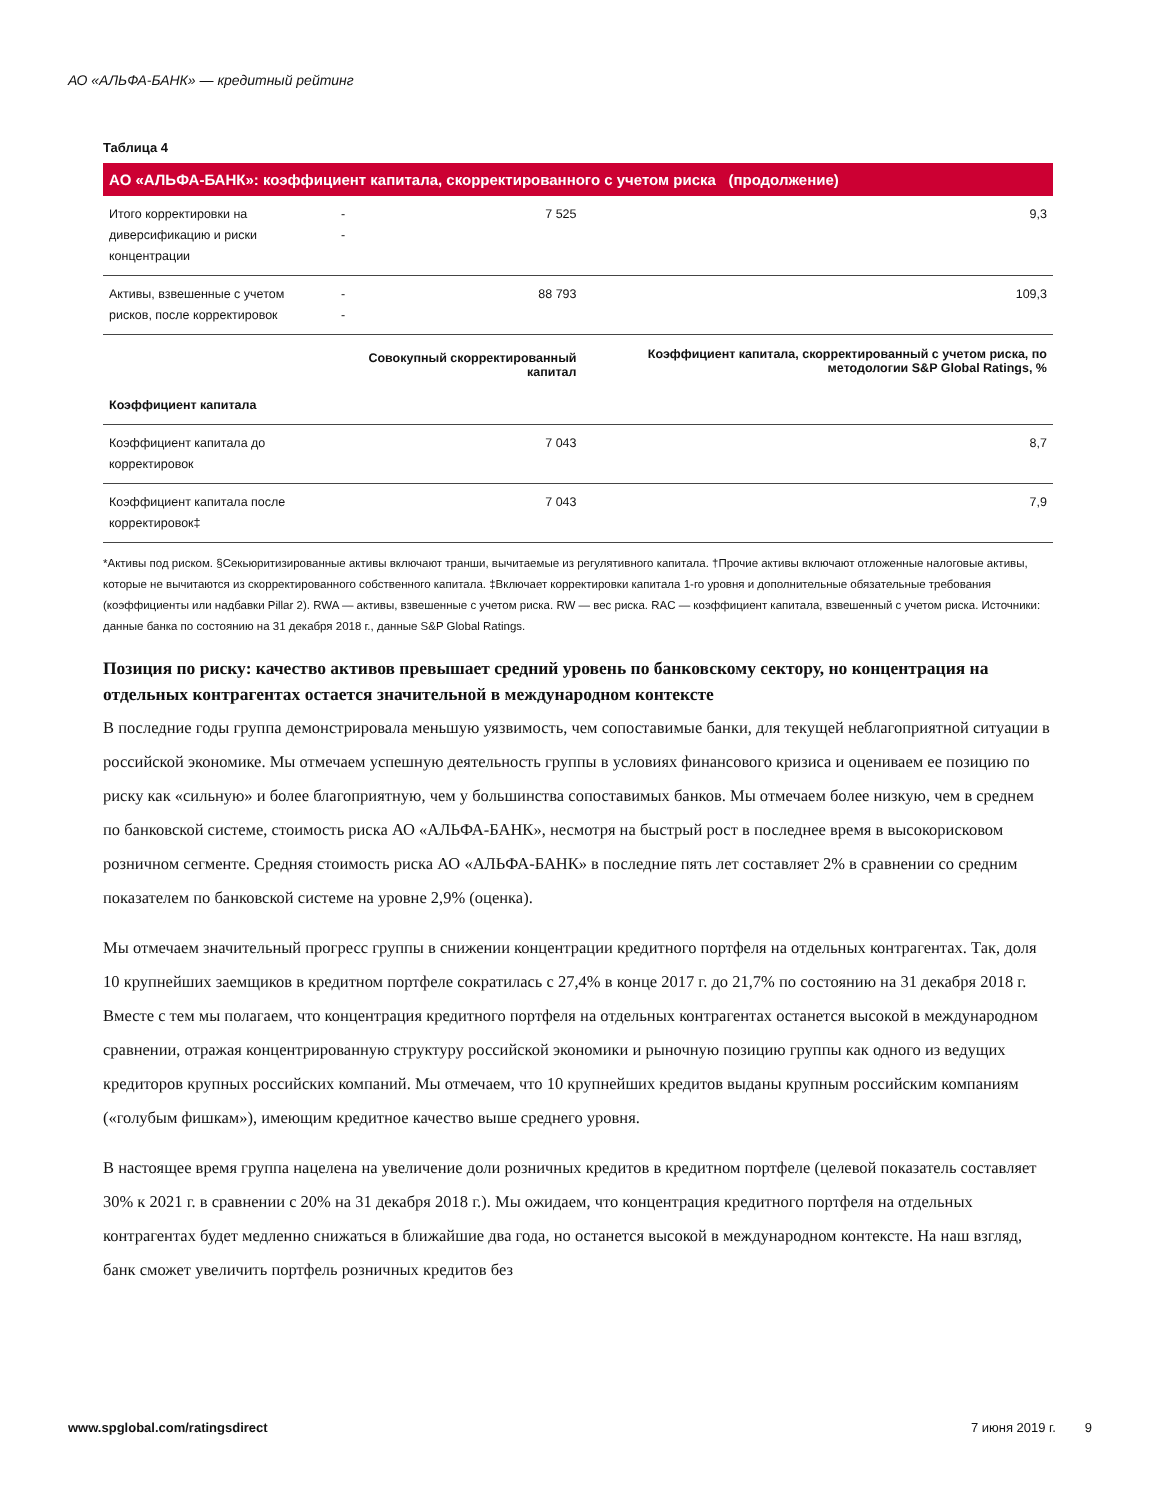АО «АЛЬФА-БАНК» — кредитный рейтинг
Таблица 4
| АО «АЛЬФА-БАНК»: коэффициент капитала, скорректированного с учетом риска (продолжение) | | | |
| --- | --- | --- | --- |
| Итого корректировки на диверсификацию и риски концентрации | -- | 7 525 | 9,3 |
| Активы, взвешенные с учетом рисков, после корректировок | -- | 88 793 | 109,3 |
| | | Совокупный скорректированный капитал | Коэффициент капитала, скорректированный с учетом риска, по методологии S&P Global Ratings, % |
| Коэффициент капитала | | | |
| Коэффициент капитала до корректировок | | 7 043 | 8,7 |
| Коэффициент капитала после корректировок‡ | | 7 043 | 7,9 |
*Активы под риском. §Секьюритизированные активы включают транши, вычитаемые из регулятивного капитала. †Прочие активы включают отложенные налоговые активы, которые не вычитаются из скорректированного собственного капитала. ‡Включает корректировки капитала 1-го уровня и дополнительные обязательные требования (коэффициенты или надбавки Pillar 2). RWA — активы, взвешенные с учетом риска. RW — вес риска. RAC — коэффициент капитала, взвешенный с учетом риска. Источники: данные банка по состоянию на 31 декабря 2018 г., данные S&P Global Ratings.
Позиция по риску: качество активов превышает средний уровень по банковскому сектору, но концентрация на отдельных контрагентах остается значительной в международном контексте
В последние годы группа демонстрировала меньшую уязвимость, чем сопоставимые банки, для текущей неблагоприятной ситуации в российской экономике. Мы отмечаем успешную деятельность группы в условиях финансового кризиса и оцениваем ее позицию по риску как «сильную» и более благоприятную, чем у большинства сопоставимых банков. Мы отмечаем более низкую, чем в среднем по банковской системе, стоимость риска АО «АЛЬФА-БАНК», несмотря на быстрый рост в последнее время в высокорисковом розничном сегменте. Средняя стоимость риска АО «АЛЬФА-БАНК» в последние пять лет составляет 2% в сравнении со средним показателем по банковской системе на уровне 2,9% (оценка).
Мы отмечаем значительный прогресс группы в снижении концентрации кредитного портфеля на отдельных контрагентах. Так, доля 10 крупнейших заемщиков в кредитном портфеле сократилась с 27,4% в конце 2017 г. до 21,7% по состоянию на 31 декабря 2018 г. Вместе с тем мы полагаем, что концентрация кредитного портфеля на отдельных контрагентах останется высокой в международном сравнении, отражая концентрированную структуру российской экономики и рыночную позицию группы как одного из ведущих кредиторов крупных российских компаний. Мы отмечаем, что 10 крупнейших кредитов выданы крупным российским компаниям («голубым фишкам»), имеющим кредитное качество выше среднего уровня.
В настоящее время группа нацелена на увеличение доли розничных кредитов в кредитном портфеле (целевой показатель составляет 30% к 2021 г. в сравнении с 20% на 31 декабря 2018 г.). Мы ожидаем, что концентрация кредитного портфеля на отдельных контрагентах будет медленно снижаться в ближайшие два года, но останется высокой в международном контексте. На наш взгляд, банк сможет увеличить портфель розничных кредитов без
www.spglobal.com/ratingsdirect 7 июня 2019 г. 9